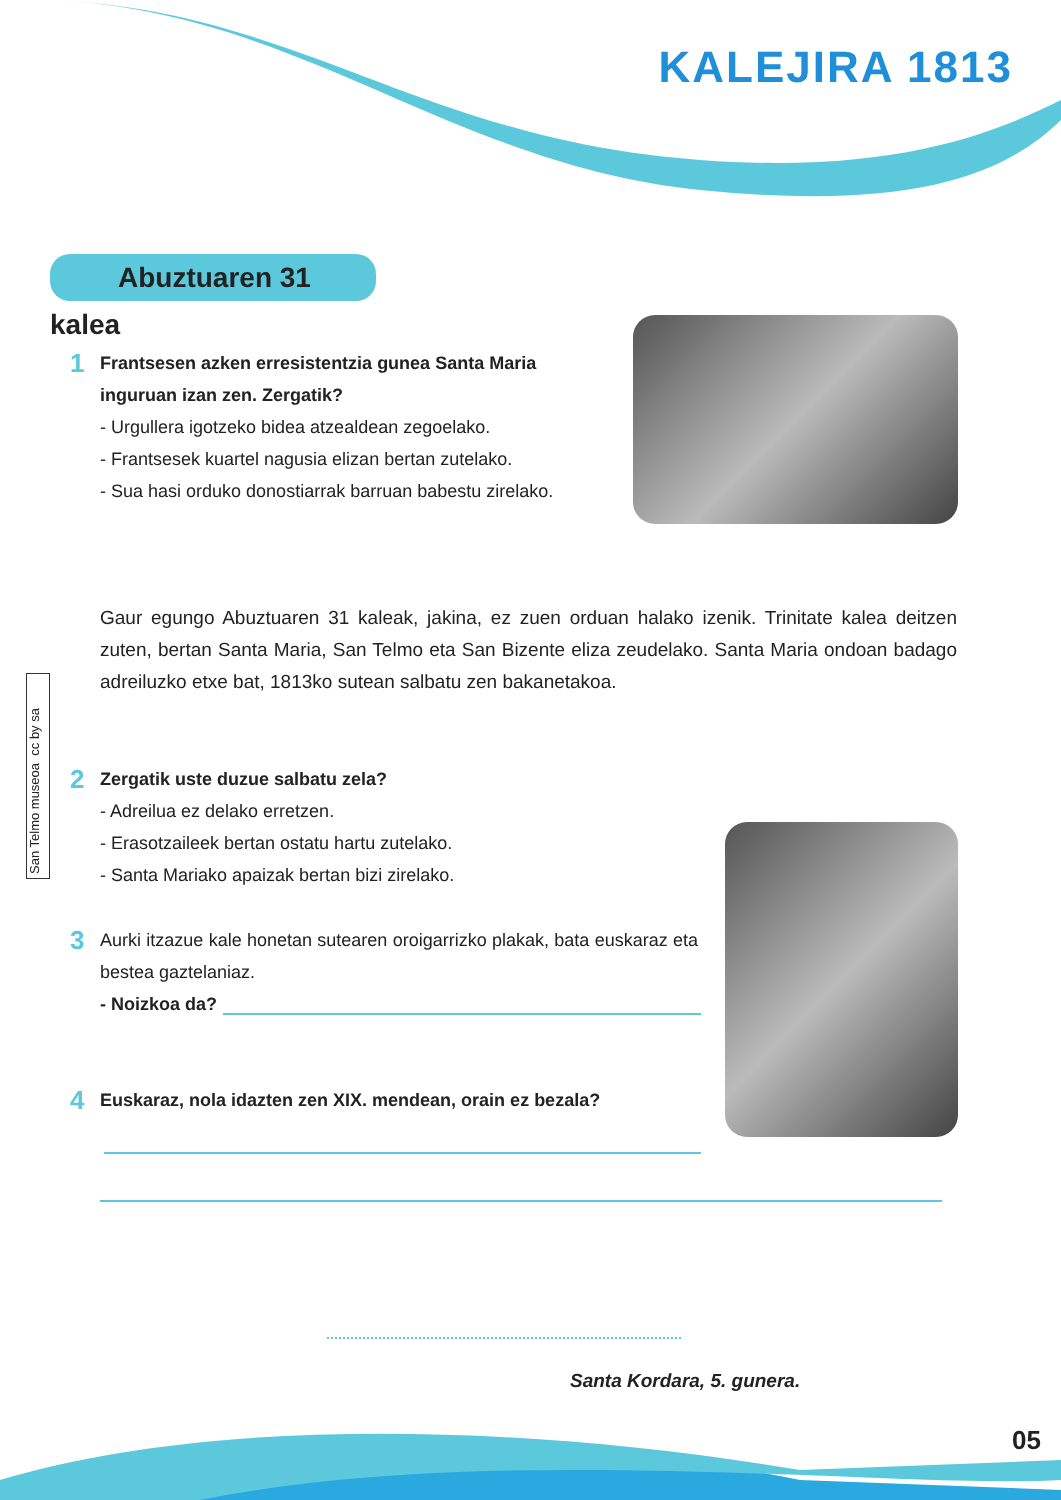KALEJIRA 1813
Abuztuaren 31 kalea
1 Frantsesen azken erresistentzia gunea Santa Maria inguruan izan zen. Zergatik?
- Urgullera igotzeko bidea atzealdean zegoelako.
- Frantsesek kuartel nagusia elizan bertan zutelako.
- Sua hasi orduko donostiarrak barruan babestu zirelako.
San Telmo museoa cc by sa
Gaur egungo Abuztuaren 31 kaleak, jakina, ez zuen orduan halako izenik. Trinitate kalea deitzen zuten, bertan Santa Maria, San Telmo eta San Bizente eliza zeudelako. Santa Maria ondoan badago adreiluzko etxe bat, 1813ko sutean salbatu zen bakanetakoa.
2 Zergatik uste duzue salbatu zela?
- Adreilua ez delako erretzen.
- Erasotzaileek bertan ostatu hartu zutelako.
- Santa Mariako apaizak bertan bizi zirelako.
3 Aurki itzazue kale honetan sutearen oroigarrizko plakak, bata euskaraz eta bestea gaztelaniaz.
- Noizkoa da?
4 Euskaraz, nola idazten zen XIX. mendean, orain ez bezala?
Santa Kordara, 5. gunera.
05